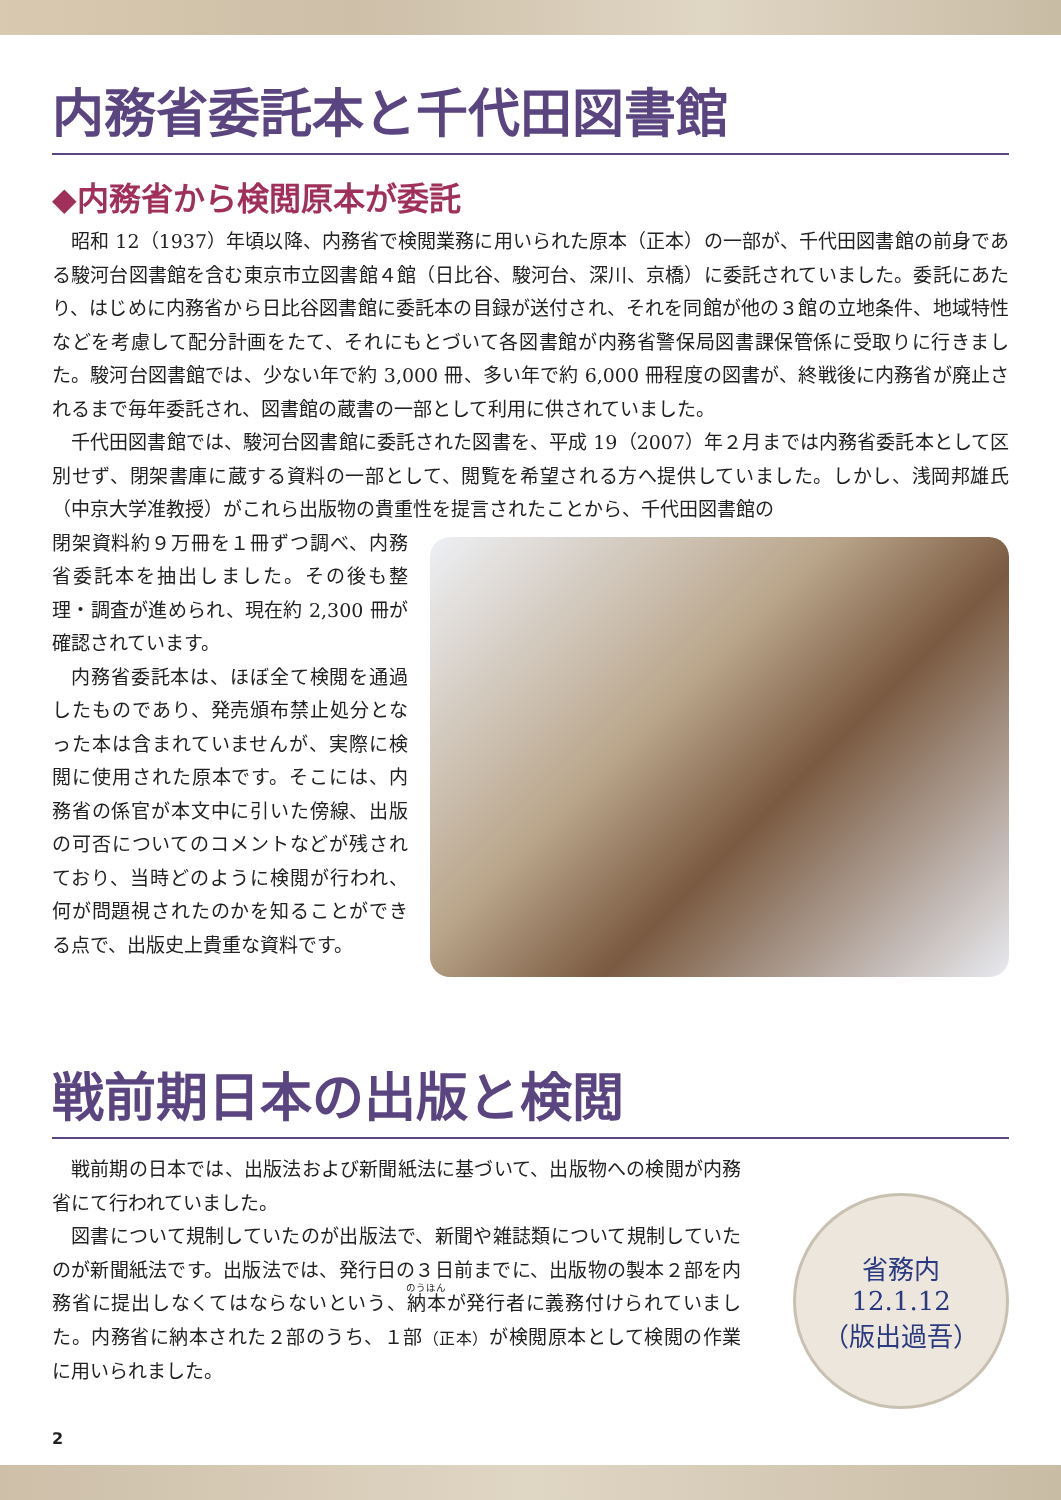内務省委託本と千代田図書館
◆内務省から検閲原本が委託
昭和 12（1937）年頃以降、内務省で検閲業務に用いられた原本（正本）の一部が、千代田図書館の前身である駿河台図書館を含む東京市立図書館４館（日比谷、駿河台、深川、京橋）に委託されていました。委託にあたり、はじめに内務省から日比谷図書館に委託本の目録が送付され、それを同館が他の３館の立地条件、地域特性などを考慮して配分計画をたて、それにもとづいて各図書館が内務省警保局図書課保管係に受取りに行きました。駿河台図書館では、少ない年で約 3,000 冊、多い年で約 6,000 冊程度の図書が、終戦後に内務省が廃止されるまで毎年委託され、図書館の蔵書の一部として利用に供されていました。
千代田図書館では、駿河台図書館に委託された図書を、平成 19（2007）年２月までは内務省委託本として区別せず、閉架書庫に蔵する資料の一部として、閲覧を希望される方へ提供していました。しかし、浅岡邦雄氏（中京大学准教授）がこれら出版物の貴重性を提言されたことから、千代田図書館の
閉架資料約９万冊を１冊ずつ調べ、内務省委託本を抽出しました。その後も整理・調査が進められ、現在約 2,300 冊が確認されています。
内務省委託本は、ほぼ全て検閲を通過したものであり、発売頒布禁止処分となった本は含まれていませんが、実際に検閲に使用された原本です。そこには、内務省の係官が本文中に引いた傍線、出版の可否についてのコメントなどが残されており、当時どのように検閲が行われ、何が問題視されたのかを知ることができる点で、出版史上貴重な資料です。
戦前期日本の出版と検閲
戦前期の日本では、出版法および新聞紙法に基づいて、出版物への検閲が内務省にて行われていました。
図書について規制していたのが出版法で、新聞や雑誌類について規制していたのが新聞紙法です。出版法では、発行日の３日前までに、出版物の製本２部を内務省に提出しなくてはならないという、納本が発行者に義務付けられていました。内務省に納本された２部のうち、１部（正本）が検閲原本として検閲の作業に用いられました。
省務内
12.1.12
（版出過吾）
2